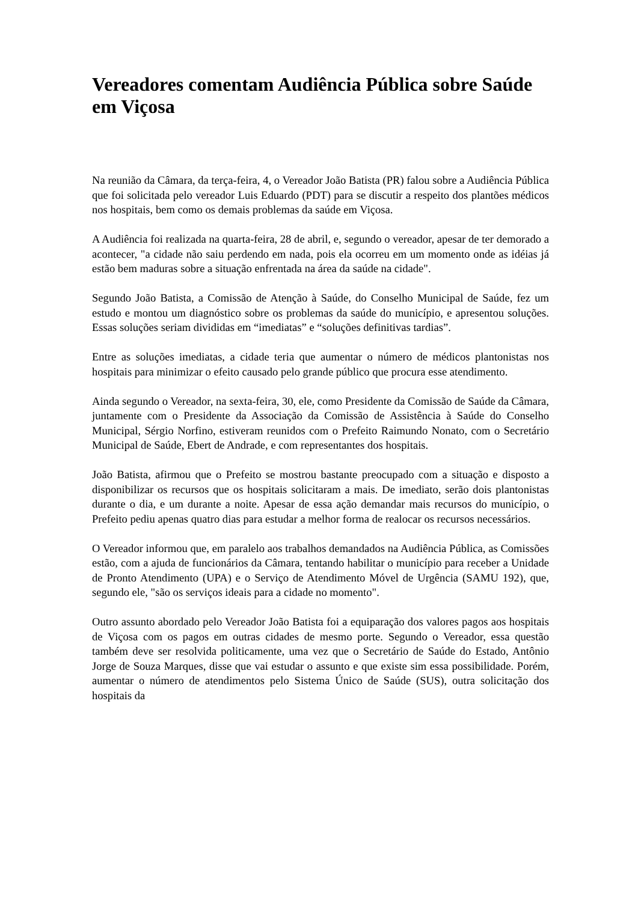Vereadores comentam Audiência Pública sobre Saúde em Viçosa
Na reunião da Câmara, da terça-feira, 4, o Vereador João Batista (PR) falou sobre a Audiência Pública que foi solicitada pelo vereador Luis Eduardo (PDT) para se discutir a respeito dos plantões médicos nos hospitais, bem como os demais problemas da saúde em Viçosa.
A Audiência foi realizada na quarta-feira, 28 de abril, e, segundo o vereador, apesar de ter demorado a acontecer, "a cidade não saiu perdendo em nada, pois ela ocorreu em um momento onde as idéias já estão bem maduras sobre a situação enfrentada na área da saúde na cidade".
Segundo João Batista, a Comissão de Atenção à Saúde, do Conselho Municipal de Saúde, fez um estudo e montou um diagnóstico sobre os problemas da saúde do município, e apresentou soluções. Essas soluções seriam divididas em “imediatas” e “soluções definitivas tardias”.
Entre as soluções imediatas, a cidade teria que aumentar o número de médicos plantonistas nos hospitais para minimizar o efeito causado pelo grande público que procura esse atendimento.
Ainda segundo o Vereador, na sexta-feira, 30, ele, como Presidente da Comissão de Saúde da Câmara, juntamente com o Presidente da Associação da Comissão de Assistência à Saúde do Conselho Municipal, Sérgio Norfino, estiveram reunidos com o Prefeito Raimundo Nonato, com o Secretário Municipal de Saúde, Ebert de Andrade, e com representantes dos hospitais.
João Batista, afirmou que o Prefeito se mostrou bastante preocupado com a situação e disposto a disponibilizar os recursos que os hospitais solicitaram a mais. De imediato, serão dois plantonistas durante o dia, e um durante a noite. Apesar de essa ação demandar mais recursos do município, o Prefeito pediu apenas quatro dias para estudar a melhor forma de realocar os recursos necessários.
O Vereador informou que, em paralelo aos trabalhos demandados na Audiência Pública, as Comissões estão, com a ajuda de funcionários da Câmara, tentando habilitar o município para receber a Unidade de Pronto Atendimento (UPA) e o Serviço de Atendimento Móvel de Urgência (SAMU 192), que, segundo ele, "são os serviços ideais para a cidade no momento".
Outro assunto abordado pelo Vereador João Batista foi a equiparação dos valores pagos aos hospitais de Viçosa com os pagos em outras cidades de mesmo porte. Segundo o Vereador, essa questão também deve ser resolvida politicamente, uma vez que o Secretário de Saúde do Estado, Antônio Jorge de Souza Marques, disse que vai estudar o assunto e que existe sim essa possibilidade. Porém, aumentar o número de atendimentos pelo Sistema Único de Saúde (SUS), outra solicitação dos hospitais da